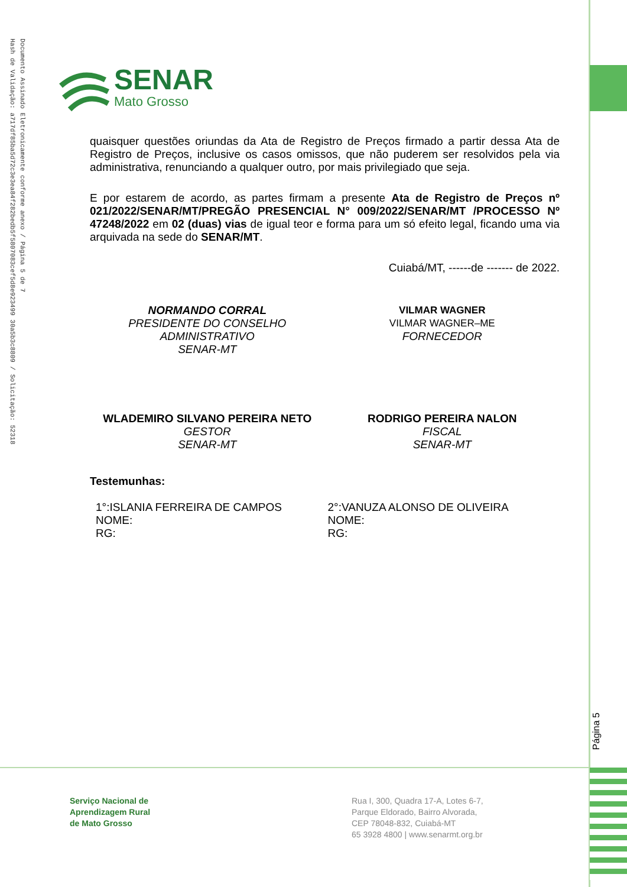Documento Assinado Eletronicamente conforme anexo / Página 5 de 7
Hash de Validação: a717df85ba5d72c3e3ea84f282bedb5f5807083cef5d8e923499 30a5b3c8809 / Solicitação: 52318
SENAR
Mato Grosso
quaisquer questões oriundas da Ata de Registro de Preços firmado a partir dessa Ata de Registro de Preços, inclusive os casos omissos, que não puderem ser resolvidos pela via administrativa, renunciando a qualquer outro, por mais privilegiado que seja.
E por estarem de acordo, as partes firmam a presente Ata de Registro de Preços nº 021/2022/SENAR/MT/PREGÃO PRESENCIAL N° 009/2022/SENAR/MT /PROCESSO Nº 47248/2022 em 02 (duas) vias de igual teor e forma para um só efeito legal, ficando uma via arquivada na sede do SENAR/MT.
Cuiabá/MT, ------de ------- de 2022.
NORMANDO CORRAL
PRESIDENTE DO CONSELHO
ADMINISTRATIVO
SENAR-MT
VILMAR WAGNER
VILMAR WAGNER–ME
FORNECEDOR
WLADEMIRO SILVANO PEREIRA NETO
GESTOR
SENAR-MT
RODRIGO PEREIRA NALON
FISCAL
SENAR-MT
Testemunhas:
1°:ISLANIA FERREIRA DE CAMPOS
NOME:
RG:
2°:VANUZA ALONSO DE OLIVEIRA
NOME:
RG:
Página 5
Serviço Nacional de
Aprendizagem Rural
de Mato Grosso
Rua I, 300, Quadra 17-A, Lotes 6-7,
Parque Eldorado, Bairro Alvorada,
CEP 78048-832, Cuiabá-MT
65 3928 4800 | www.senarmt.org.br